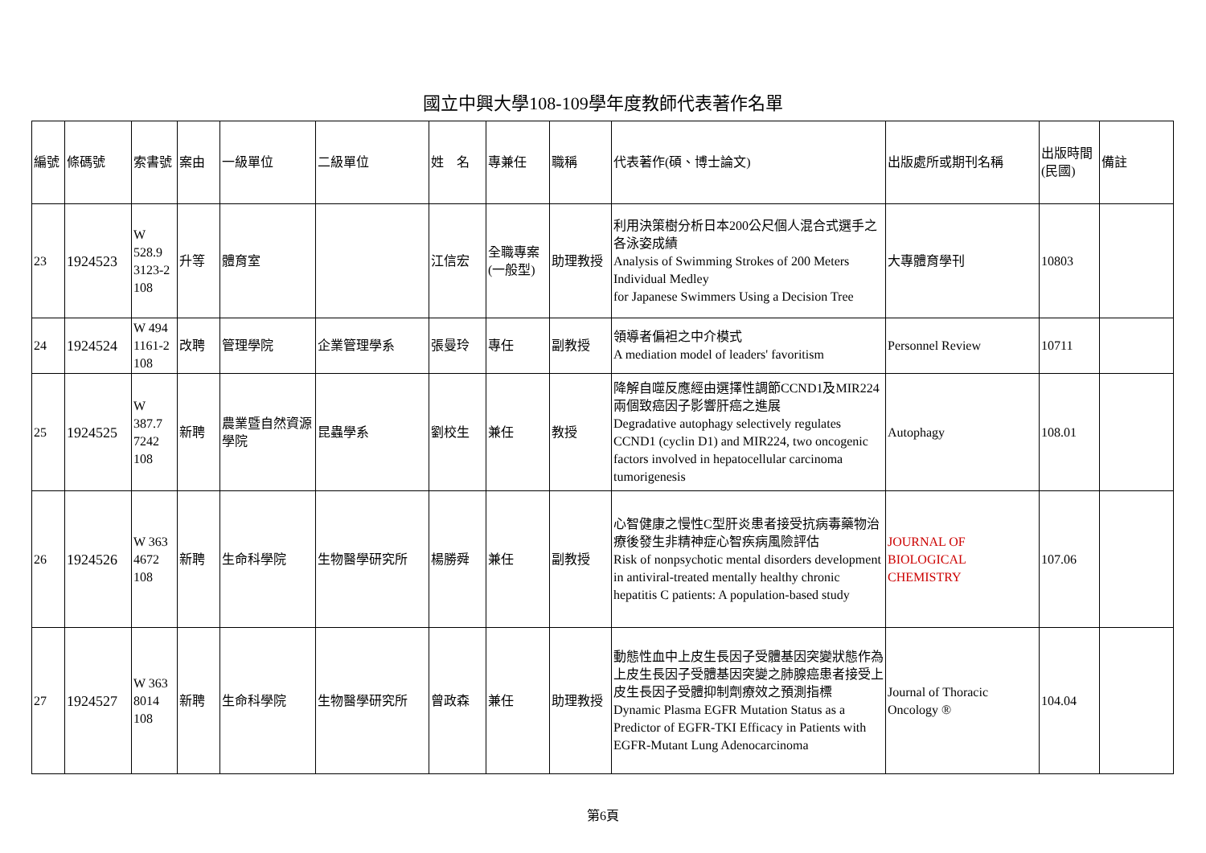國立中興大學108-109學年度教師代表著作名單
| 編號 | 條碼號 | 索書號 | 案由 | 一級單位 | 二級單位 | 姓 名 | 專兼任 | 職稱 | 代表著作(碩、博士論文) | 出版處所或期刊名稱 | 出版時間(民國) | 備註 |
| --- | --- | --- | --- | --- | --- | --- | --- | --- | --- | --- | --- | --- |
| 23 | 1924523 | W 528.9 3123-2 108 | 升等 | 體育室 | | 江信宏 | 全職專案(一般型) | 助理教授 | 利用決策樹分析日本200公尺個人混合式選手之各泳姿成績 Analysis of Swimming Strokes of 200 Meters Individual Medley for Japanese Swimmers Using a Decision Tree | 大專體育學刊 | 10803 | |
| 24 | 1924524 | W 494 1161-2 108 | 改聘 | 管理學院 | 企業管理學系 | 張曼玲 | 專任 | 副教授 | 領導者偏袒之中介模式 A mediation model of leaders' favoritism | Personnel Review | 10711 | |
| 25 | 1924525 | W 387.7 7242 108 | 新聘 | 農業暨自然資源學院 | 昆蟲學系 | 劉校生 | 兼任 | 教授 | 降解自噬反應經由選擇性調節CCND1及MIR224兩個致癌因子影響肝癌之進展 Degradative autophagy selectively regulates CCND1 (cyclin D1) and MIR224, two oncogenic factors involved in hepatocellular carcinoma tumorigenesis | Autophagy | 108.01 | |
| 26 | 1924526 | W 363 4672 108 | 新聘 | 生命科學院 | 生物醫學研究所 | 楊勝舜 | 兼任 | 副教授 | 心智健康之慢性C型肝炎患者接受抗病毒藥物治療後發生非精神症心智疾病風險評估 Risk of nonpsychotic mental disorders development in antiviral-treated mentally healthy chronic hepatitis C patients: A population-based study | JOURNAL OF BIOLOGICAL CHEMISTRY | 107.06 | |
| 27 | 1924527 | W 363 8014 108 | 新聘 | 生命科學院 | 生物醫學研究所 | 曾政森 | 兼任 | 助理教授 | 動態性血中上皮生長因子受體基因突變狀態作為上皮生長因子受體基因突變之肺腺癌患者接受上皮生長因子受體抑制劑療效之預測指標 Dynamic Plasma EGFR Mutation Status as a Predictor of EGFR-TKI Efficacy in Patients with EGFR-Mutant Lung Adenocarcinoma | Journal of Thoracic Oncology ® | 104.04 | |
第6頁